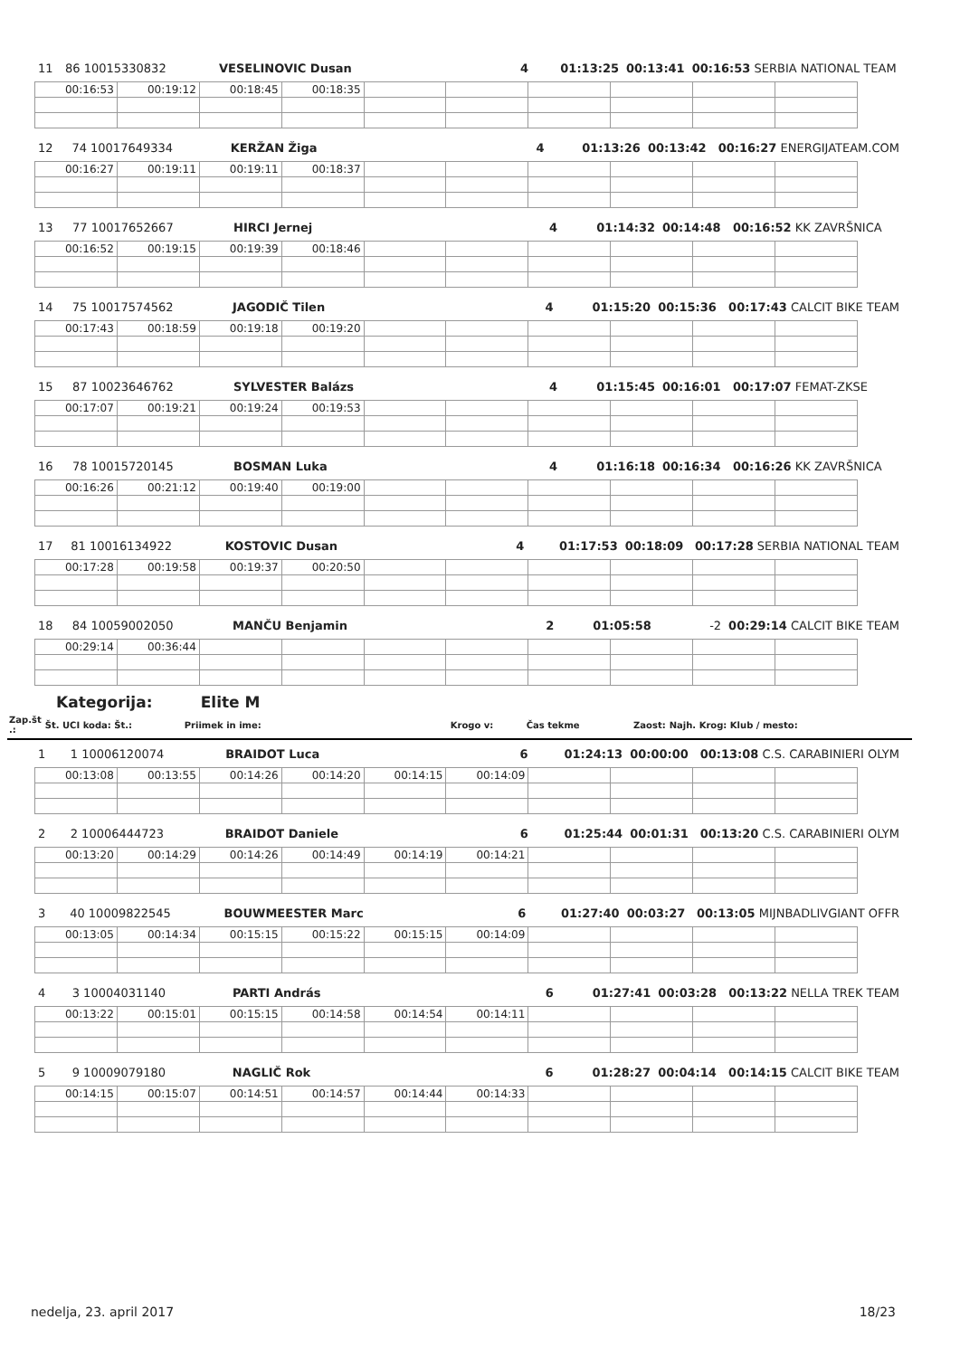| 11 | 86 10015330832 | VESELINOVIC Dusan | 4 | 01:13:25 | 00:13:41 | 00:16:53 SERBIA NATIONAL TEAM |
| 00:16:53 | 00:19:12 | 00:18:45 | 00:18:35 | | | | | | |
| 12 | 74 10017649334 | KERŽAN Žiga | 4 | 01:13:26 | 00:13:42 | 00:16:27 ENERGIJATEAM.COM |
| 00:16:27 | 00:19:11 | 00:19:11 | 00:18:37 | | | | | | |
| 13 | 77 10017652667 | HIRCI Jernej | 4 | 01:14:32 | 00:14:48 | 00:16:52 KK ZAVRŠNICA |
| 00:16:52 | 00:19:15 | 00:19:39 | 00:18:46 | | | | | | |
| 14 | 75 10017574562 | JAGODIČ Tilen | 4 | 01:15:20 | 00:15:36 | 00:17:43 CALCIT BIKE TEAM |
| 00:17:43 | 00:18:59 | 00:19:18 | 00:19:20 | | | | | | |
| 15 | 87 10023646762 | SYLVESTER Balázs | 4 | 01:15:45 | 00:16:01 | 00:17:07 FEMAT-ZKSE |
| 00:17:07 | 00:19:21 | 00:19:24 | 00:19:53 | | | | | | |
| 16 | 78 10015720145 | BOSMAN Luka | 4 | 01:16:18 | 00:16:34 | 00:16:26 KK ZAVRŠNICA |
| 00:16:26 | 00:21:12 | 00:19:40 | 00:19:00 | | | | | | |
| 17 | 81 10016134922 | KOSTOVIC Dusan | 4 | 01:17:53 | 00:18:09 | 00:17:28 SERBIA NATIONAL TEAM |
| 00:17:28 | 00:19:58 | 00:19:37 | 00:20:50 | | | | | | |
| 18 | 84 10059002050 | MANČU Benjamin | 2 | 01:05:58 | -2 | 00:29:14 CALCIT BIKE TEAM |
| 00:29:14 | 00:36:44 | | | | | | | | |
Kategorija: Elite M
| Zap.št .: | Št. UCI koda: Št.: | Priimek in ime: | Krogo v: | Čas tekme | Zaost: | Najh. Krog: Klub / mesto: |
| 1 | 1 10006120074 | BRAIDOT Luca | 6 | 01:24:13 | 00:00:00 | 00:13:08 C.S. CARABINIERI OLYM |
| 00:13:08 | 00:13:55 | 00:14:26 | 00:14:20 | 00:14:15 | 00:14:09 | | | | |
| 2 | 2 10006444723 | BRAIDOT Daniele | 6 | 01:25:44 | 00:01:31 | 00:13:20 C.S. CARABINIERI OLYM |
| 00:13:20 | 00:14:29 | 00:14:26 | 00:14:49 | 00:14:19 | 00:14:21 | | | | |
| 3 | 40 10009822545 | BOUWMEESTER Marc | 6 | 01:27:40 | 00:03:27 | 00:13:05 MIJNBADLIVGIANT OFFR |
| 00:13:05 | 00:14:34 | 00:15:15 | 00:15:22 | 00:15:15 | 00:14:09 | | | | |
| 4 | 3 10004031140 | PARTI András | 6 | 01:27:41 | 00:03:28 | 00:13:22 NELLA TREK TEAM |
| 00:13:22 | 00:15:01 | 00:15:15 | 00:14:58 | 00:14:54 | 00:14:11 | | | | |
| 5 | 9 10009079180 | NAGLIČ Rok | 6 | 01:28:27 | 00:04:14 | 00:14:15 CALCIT BIKE TEAM |
| 00:14:15 | 00:15:07 | 00:14:51 | 00:14:57 | 00:14:44 | 00:14:33 | | | | |
nedelja, 23. april 2017 18/23